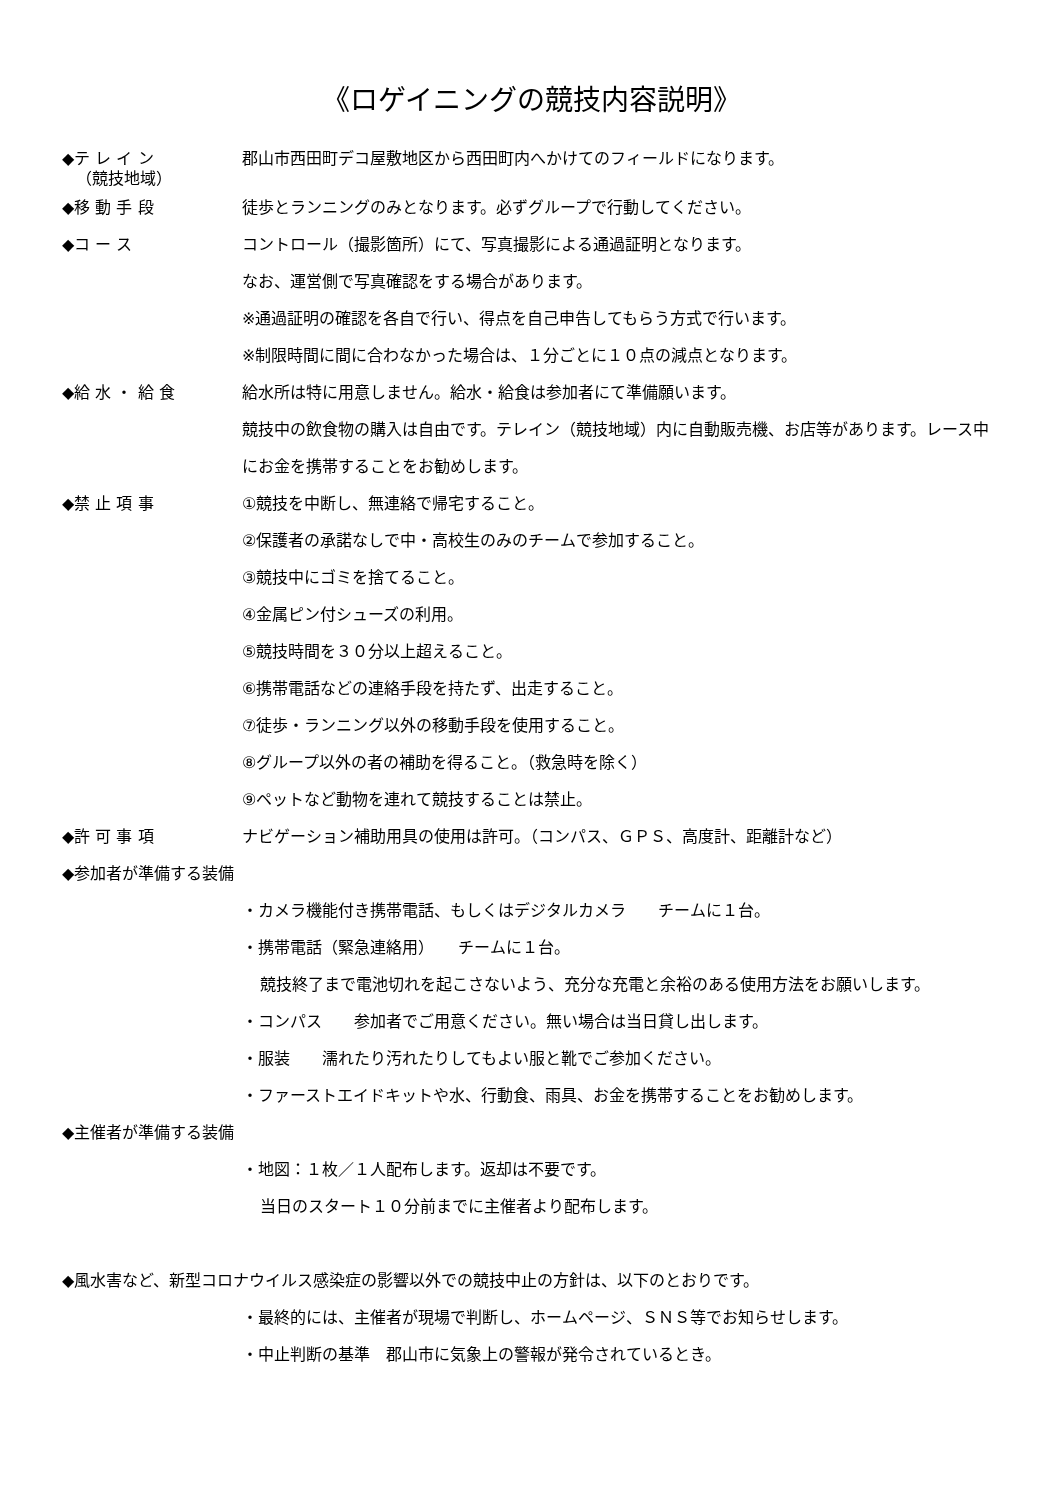《ロゲイニングの競技内容説明》
◆テ レ イ ン 郡山市西田町デコ屋敷地区から西田町内へかけてのフィールドになります。
（競技地域）
◆移 動 手 段 徒歩とランニングのみとなります。必ずグループで行動してください。
◆コ ー ス コントロール（撮影箇所）にて、写真撮影による通過証明となります。
なお、運営側で写真確認をする場合があります。
※通過証明の確認を各自で行い、得点を自己申告してもらう方式で行います。
※制限時間に間に合わなかった場合は、１分ごとに１０点の減点となります。
◆給 水 ・ 給 食 給水所は特に用意しません。給水・給食は参加者にて準備願います。
競技中の飲食物の購入は自由です。テレイン（競技地域）内に自動販売機、お店等があります。レース中にお金を携帯することをお勧めします。
◆禁 止 項 事 ①競技を中断し、無連絡で帰宅すること。
②保護者の承諾なしで中・高校生のみのチームで参加すること。
③競技中にゴミを捨てること。
④金属ピン付シューズの利用。
⑤競技時間を３０分以上超えること。
⑥携帯電話などの連絡手段を持たず、出走すること。
⑦徒歩・ランニング以外の移動手段を使用すること。
⑧グループ以外の者の補助を得ること。（救急時を除く）
⑨ペットなど動物を連れて競技することは禁止。
◆許 可 事 項 ナビゲーション補助用具の使用は許可。（コンパス、ＧＰＳ、高度計、距離計など）
◆参加者が準備する装備
・カメラ機能付き携帯電話、もしくはデジタルカメラ　　チームに１台。
・携帯電話（緊急連絡用）　　チームに１台。
競技終了まで電池切れを起こさないよう、充分な充電と余裕のある使用方法をお願いします。
・コンパス　　参加者でご用意ください。無い場合は当日貸し出します。
・服装　　濡れたり汚れたりしてもよい服と靴でご参加ください。
・ファーストエイドキットや水、行動食、雨具、お金を携帯することをお勧めします。
◆主催者が準備する装備
・地図：１枚／１人配布します。返却は不要です。
当日のスタート１０分前までに主催者より配布します。
◆風水害など、新型コロナウイルス感染症の影響以外での競技中止の方針は、以下のとおりです。
・最終的には、主催者が現場で判断し、ホームページ、ＳＮＳ等でお知らせします。
・中止判断の基準　郡山市に気象上の警報が発令されているとき。